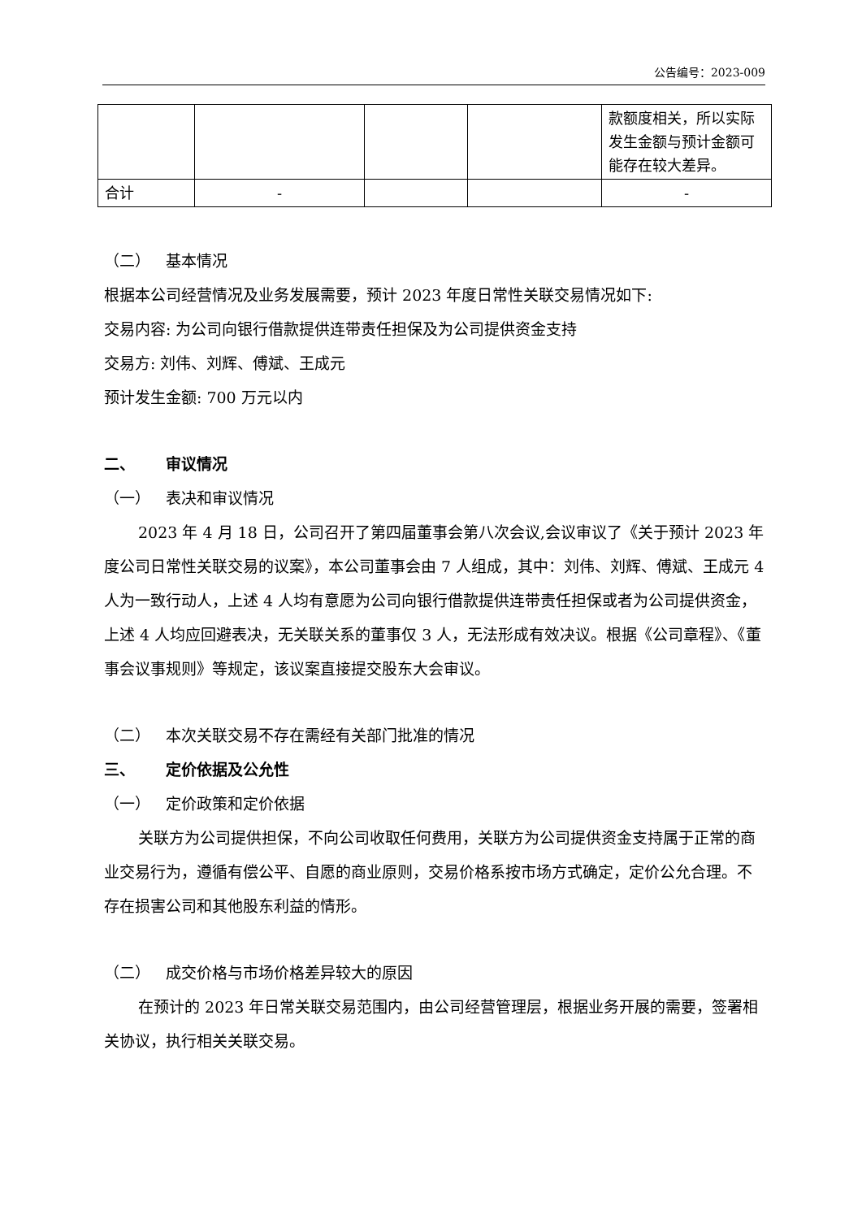公告编号：2023-009
| | | | | 款额度相关，所以实际发生金额与预计金额可能存在较大差异。 |
| 合计 | - | | | - |
（二） 基本情况
根据本公司经营情况及业务发展需要，预计 2023 年度日常性关联交易情况如下:
交易内容: 为公司向银行借款提供连带责任担保及为公司提供资金支持
交易方: 刘伟、刘辉、傅斌、王成元
预计发生金额: 700 万元以内
二、 审议情况
（一） 表决和审议情况
2023 年 4 月 18 日，公司召开了第四届董事会第八次会议,会议审议了《关于预计 2023 年度公司日常性关联交易的议案》，本公司董事会由 7 人组成，其中：刘伟、刘辉、傅斌、王成元 4 人为一致行动人，上述 4 人均有意愿为公司向银行借款提供连带责任担保或者为公司提供资金，上述 4 人均应回避表决，无关联关系的董事仅 3 人，无法形成有效决议。根据《公司章程》、《董事会议事规则》等规定，该议案直接提交股东大会审议。
（二） 本次关联交易不存在需经有关部门批准的情况
三、 定价依据及公允性
（一） 定价政策和定价依据
关联方为公司提供担保，不向公司收取任何费用，关联方为公司提供资金支持属于正常的商业交易行为，遵循有偿公平、自愿的商业原则，交易价格系按市场方式确定，定价公允合理。不存在损害公司和其他股东利益的情形。
（二） 成交价格与市场价格差异较大的原因
在预计的 2023 年日常关联交易范围内，由公司经营管理层，根据业务开展的需要，签署相关协议，执行相关关联交易。